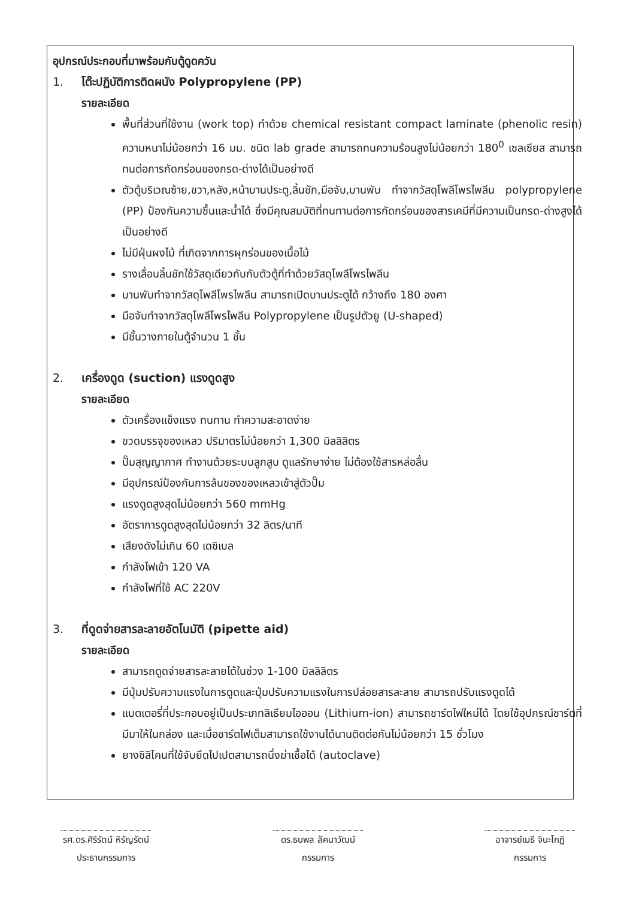อุปกรณ์ประกอบที่มาพร้อมกับตู้ดูดควัน
1. โต๊ะปฏิบัติการติดผนัง Polypropylene (PP)
รายละเอียด
พื้นที่ส่วนที่ใช้งาน (work top) ทำด้วย chemical resistant compact laminate (phenolic resin) ความหนาไม่น้อยกว่า 16 มม. ชนิด lab grade สามารถทนความร้อนสูงไม่น้อยกว่า 180<sup>0</sup> เซลเซียส สามารถทนต่อการกัดกร่อนของกรด-ด่างได้เป็นอย่างดี
ตัวตู้บริเวณซ้าย,ขวา,หลัง,หน้าบานประตู,ลิ้นชัก,มือจับ,บานพับ ทำจากวัสดุโพลีโพรไพลีน polypropylene (PP) ป้องกันความชื้นและน้ำได้ ซึ่งมีคุณสมบัติที่ทนทานต่อการกัดกร่อนของสารเคมีที่มีความเป็นกรด-ด่างสูงได้เป็นอย่างดี
ไม่มีฝุ่นผงไม้ ที่เกิดจากการผุกร่อนของเนื้อไม้
รางเลื่อนลิ้นชักใช้วัสดุเดียวกับกับตัวตู้ที่ทำด้วยวัสดุโพลีโพรไพลีน
บานพับทำจากวัสดุโพลีโพรไพลีน สามารถเปิดบานประตูได้ กว้างถึง 180 องศา
มือจับทำจากวัสดุโพลีโพรไพลีน Polypropylene เป็นรูปตัวยู (U-shaped)
มีชั้นวางภายในตู้จำนวน 1 ชั้น
2. เครื่องดูด (suction) แรงดูดสูง
รายละเอียด
ตัวเครื่องแข็งแรง ทนทาน ทำความสะอาดง่าย
ขวดบรรจุของเหลว ปริมาตรไม่น้อยกว่า 1,300 มิลลิลิตร
ปั๊มสุญญากาศ ทำงานด้วยระบบลูกสูบ ดูแลรักษาง่าย ไม่ต้องใช้สารหล่อลื่น
มีอุปกรณ์ป้องกันการล้นของของเหลวเข้าสู่ตัวปั๊ม
แรงดูดสูงสุดไม่น้อยกว่า 560 mmHg
อัตราการดูดสูงสุดไม่น้อยกว่า 32 ลิตร/นาที
เสียงดังไม่เกิน 60 เดซิเบล
กำลังไฟเข้า 120 VA
กำลังไฟที่ใช้ AC 220V
3. ที่ดูดจ่ายสารละลายอัตโนมัติ (pipette aid)
รายละเอียด
สามารถดูดจ่ายสารละลายได้ในช่วง 1-100 มิลลิลิตร
มีปุ่มปรับความแรงในการดูดและปุ่มปรับความแรงในการปล่อยสารละลาย สามารถปรับแรงดูดได้
แบตเตอรี่ที่ประกอบอยู่เป็นประเภทลิเธียมไอออน (Lithium-ion) สามารถชาร์ตไฟใหม่ได้ โดยใช้อุปกรณ์ชาร์ตที่มีมาให้ในกล่อง และเมื่อชาร์ตไฟเต็มสามารถใช้งานได้นานติดต่อกันไม่น้อยกว่า 15 ชั่วโมง
ยางซิลิโคนที่ใช้จับยึดไปเปตสามารถนึ่งฆ่าเชื้อได้ (autoclave)
รศ.ดร.ศิริรัตน์ หิรัญรัตน์
ประธานกรรมการ
ดร.ธนพล ลัคนาวัฒน์
กรรมการ
อาจารย์เมธี จินะโกฏิ
กรรมการ